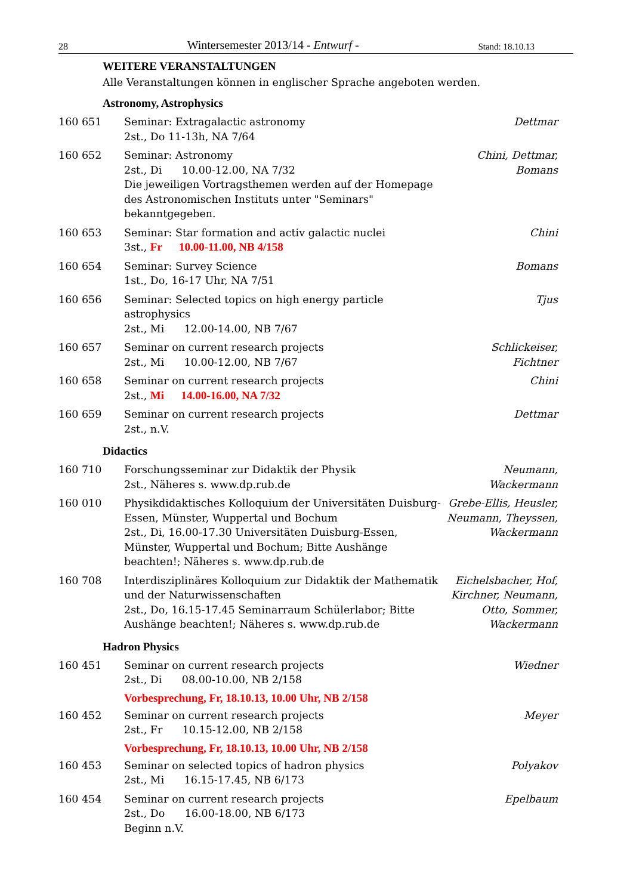28 Wintersemester 2013/14 - Entwurf - Stand: 18.10.13
WEITERE VERANSTALTUNGEN
Alle Veranstaltungen können in englischer Sprache angeboten werden.
Astronomy, Astrophysics
160 651 Seminar: Extragalactic astronomy
2st., Do 11-13h, NA 7/64
Dettmar
160 652 Seminar: Astronomy
2st., Di 10.00-12.00, NA 7/32
Die jeweiligen Vortragsthemen werden auf der Homepage des Astronomischen Instituts unter "Seminars" bekanntgegeben.
Chini, Dettmar,
Bomans
160 653 Seminar: Star formation and activ galactic nuclei
3st., Fr 10.00-11.00, NB 4/158
Chini
160 654 Seminar: Survey Science
1st., Do, 16-17 Uhr, NA 7/51
Bomans
160 656 Seminar: Selected topics on high energy particle astrophysics
2st., Mi 12.00-14.00, NB 7/67
Tjus
160 657 Seminar on current research projects
2st., Mi 10.00-12.00, NB 7/67
Schlickeiser,
Fichtner
160 658 Seminar on current research projects
2st., Mi 14.00-16.00, NA 7/32
Chini
160 659 Seminar on current research projects
2st., n.V.
Dettmar
Didactics
160 710 Forschungsseminar zur Didaktik der Physik
2st., Näheres s. www.dp.rub.de
Neumann,
Wackermann
160 010 Physikdidaktisches Kolloquium der Universitäten Duisburg-Essen, Münster, Wuppertal und Bochum
2st., Di, 16.00-17.30 Universitäten Duisburg-Essen, Münster, Wuppertal und Bochum; Bitte Aushänge beachten!; Näheres s. www.dp.rub.de
Grebe-Ellis, Heusler,
Neumann, Theyssen,
Wackermann
160 708 Interdisziplinäres Kolloquium zur Didaktik der Mathematik und der Naturwissenschaften
2st., Do, 16.15-17.45 Seminarraum Schülerlabor; Bitte Aushänge beachten!; Näheres s. www.dp.rub.de
Eichelsbacher, Hof,
Kirchner, Neumann,
Otto, Sommer,
Wackermann
Hadron Physics
160 451 Seminar on current research projects
2st., Di 08.00-10.00, NB 2/158
Wiedner
Vorbesprechung, Fr, 18.10.13, 10.00 Uhr, NB 2/158
160 452 Seminar on current research projects
2st., Fr 10.15-12.00, NB 2/158
Meyer
Vorbesprechung, Fr, 18.10.13, 10.00 Uhr, NB 2/158
160 453 Seminar on selected topics of hadron physics
2st., Mi 16.15-17.45, NB 6/173
Polyakov
160 454 Seminar on current research projects
2st., Do 16.00-18.00, NB 6/173
Beginn n.V.
Epelbaum